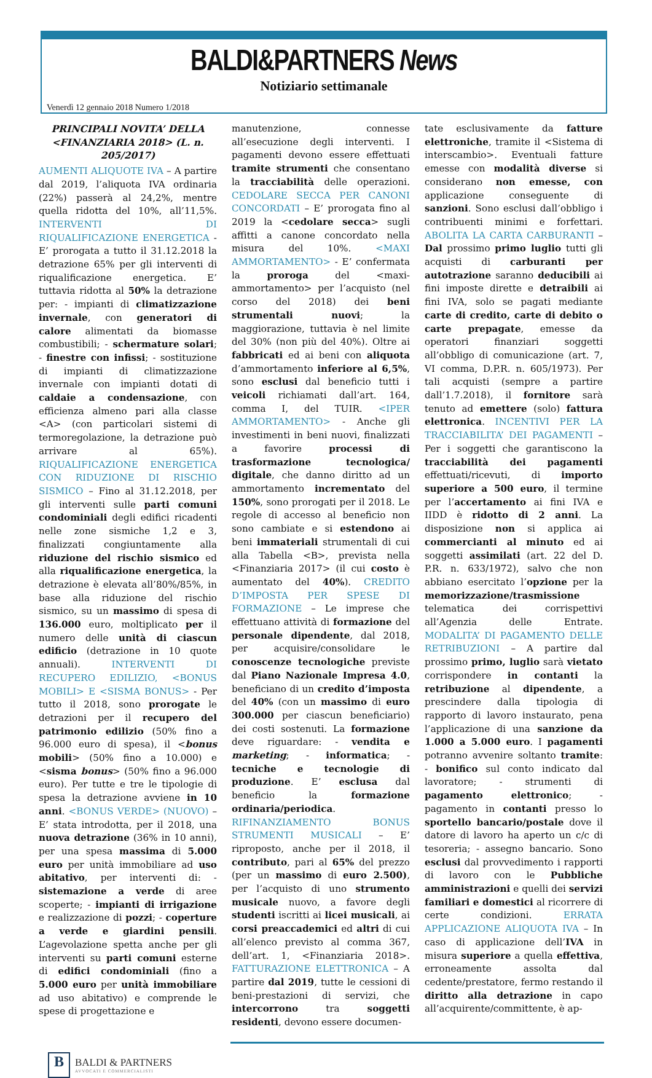BALDI&PARTNERS News
Notiziario settimanale
Venerdì 12 gennaio 2018 Numero 1/2018
PRINCIPALI NOVITA’ DELLA <FINANZIARIA 2018> (L. n. 205/2017)
AUMENTI ALIQUOTE IVA – A partire dal 2019, l’aliquota IVA ordinaria (22%) passerà al 24,2%, mentre quella ridotta del 10%, all’11,5%. INTERVENTI DI RIQUALIFICAZIONE ENERGETICA - E’ prorogata a tutto il 31.12.2018 la detrazione 65% per gli interventi di riqualificazione energetica. E’ tuttavia ridotta al 50% la detrazione per: - impianti di climatizzazione invernale, con generatori di calore alimentati da biomasse combustibili; - schermature solari; - finestre con infissi; - sostituzione di impianti di climatizzazione invernale con impianti dotati di caldaie a condensazione, con efficienza almeno pari alla classe <A> (con particolari sistemi di termoregolazione, la detrazione può arrivare al 65%). RIQUALIFICAZIONE ENERGETICA CON RIDUZIONE DI RISCHIO SISMICO – Fino al 31.12.2018, per gli interventi sulle parti comuni condominiali degli edifici ricadenti nelle zone sismiche 1,2 e 3, finalizzati congiuntamente alla riduzione del rischio sismico ed alla riqualificazione energetica, la detrazione è elevata all’80%/85%, in base alla riduzione del rischio sismico, su un massimo di spesa di 136.000 euro, moltiplicato per il numero delle unità di ciascun edificio (detrazione in 10 quote annuali). INTERVENTI DI RECUPERO EDILIZIO, <BONUS MOBILI> E <SISMA BONUS> - Per tutto il 2018, sono prorogate le detrazioni per il recupero del patrimonio edilizio (50% fino a 96.000 euro di spesa), il <bonus mobili> (50% fino a 10.000) e <sisma bonus> (50% fino a 96.000 euro). Per tutte e tre le tipologie di spesa la detrazione avviene in 10 anni. <BONUS VERDE> (NUOVO) – E’ stata introdotta, per il 2018, una nuova detrazione (36% in 10 anni), per una spesa massima di 5.000 euro per unità immobiliare ad uso abitativo, per interventi di: - sistemazione a verde di aree scoperte; - impianti di irrigazione e realizzazione di pozzi; - coperture a verde e giardini pensili. L’agevolazione spetta anche per gli interventi su parti comuni esterne di edifici condominiali (fino a 5.000 euro per unità immobiliare ad uso abitativo) e comprende le spese di progettazione e
manutenzione, connesse all’esecuzione degli interventi. I pagamenti devono essere effettuati tramite strumenti che consentano la tracciabilità delle operazioni. CEDOLARE SECCA PER CANONI CONCORDATI – E’ prorogata fino al 2019 la <cedolare secca> sugli affitti a canone concordato nella misura del 10%. <MAXI AMMORTAMENTO> - E’ confermata la proroga del <maxi-ammortamento> per l’acquisto (nel corso del 2018) dei beni strumentali nuovi; la maggiorazione, tuttavia è nel limite del 30% (non più del 40%). Oltre ai fabbricati ed ai beni con aliquota d’ammortamento inferiore al 6,5%, sono esclusi dal beneficio tutti i veicoli richiamati dall’art. 164, comma I, del TUIR. <IPER AMMORTAMENTO> - Anche gli investimenti in beni nuovi, finalizzati a favorire processi di trasformazione tecnologica/ digitale, che danno diritto ad un ammortamento incrementato del 150%, sono prorogati per il 2018. Le regole di accesso al beneficio non sono cambiate e si estendono ai beni immateriali strumentali di cui alla Tabella <B>, prevista nella <Finanziaria 2017> (il cui costo è aumentato del 40%). CREDITO D’IMPOSTA PER SPESE DI FORMAZIONE – Le imprese che effettuano attività di formazione del personale dipendente, dal 2018, per acquisire/consolidare le conoscenze tecnologiche previste dal Piano Nazionale Impresa 4.0, beneficiano di un credito d’imposta del 40% (con un massimo di euro 300.000 per ciascun beneficiario) dei costi sostenuti. La formazione deve riguardare: - vendita e marketing; - informatica; - tecniche e tecnologie di produzione. E’ esclusa dal beneficio la formazione ordinaria/periodica. RIFINANZIAMENTO BONUS STRUMENTI MUSICALI – E’ riproposto, anche per il 2018, il contributo, pari al 65% del prezzo (per un massimo di euro 2.500), per l’acquisto di uno strumento musicale nuovo, a favore degli studenti iscritti ai licei musicali, ai corsi preaccademici ed altri di cui all’elenco previsto al comma 367, dell’art. 1, <Finanziaria 2018>. FATTURAZIONE ELETTRONICA – A partire dal 2019, tutte le cessioni di beni-prestazioni di servizi, che intercorrono tra soggetti residenti, devono essere documen-
tate esclusivamente da fatture elettroniche, tramite il <Sistema di interscambio>. Eventuali fatture emesse con modalità diverse si considerano non emesse, con applicazione conseguente di sanzioni. Sono esclusi dall’obbligo i contribuenti minimi e forfettari. ABOLITA LA CARTA CARBURANTI – Dal prossimo primo luglio tutti gli acquisti di carburanti per autotrazione saranno deducibili ai fini imposte dirette e detraibili ai fini IVA, solo se pagati mediante carte di credito, carte di debito o carte prepagate, emesse da operatori finanziari soggetti all’obbligo di comunicazione (art. 7, VI comma, D.P.R. n. 605/1973). Per tali acquisti (sempre a partire dall’1.7.2018), il fornitore sarà tenuto ad emettere (solo) fattura elettronica. INCENTIVI PER LA TRACCIABILITA’ DEI PAGAMENTI – Per i soggetti che garantiscono la tracciabilità dei pagamenti effettuati/ricevuti, di importo superiore a 500 euro, il termine per l’accertamento ai fini IVA e IIDD è ridotto di 2 anni. La disposizione non si applica ai commercianti al minuto ed ai soggetti assimilati (art. 22 del D. P.R. n. 633/1972), salvo che non abbiano esercitato l’opzione per la memorizzazione/trasmissione telematica dei corrispettivi all’Agenzia delle Entrate. MODALITA’ DI PAGAMENTO DELLE RETRIBUZIONI – A partire dal prossimo primo, luglio sarà vietato corrispondere in contanti la retribuzione al dipendente, a prescindere dalla tipologia di rapporto di lavoro instaurato, pena l’applicazione di una sanzione da 1.000 a 5.000 euro. I pagamenti potranno avvenire soltanto tramite: - bonifico sul conto indicato dal lavoratore; - strumenti di pagamento elettronico; - pagamento in contanti presso lo sportello bancario/postale dove il datore di lavoro ha aperto un c/c di tesoreria; - assegno bancario. Sono esclusi dal provvedimento i rapporti di lavoro con le Pubbliche amministrazioni e quelli dei servizi familiari e domestici al ricorrere di certe condizioni. ERRATA APPLICAZIONE ALIQUOTA IVA – In caso di applicazione dell’IVA in misura superiore a quella effettiva, erroneamente assolta dal cedente/prestatore, fermo restando il diritto alla detrazione in capo all’acquirente/committente, è ap-
B
BALDI & PARTNERS
AVVOCATI E COMMERCIALISTI